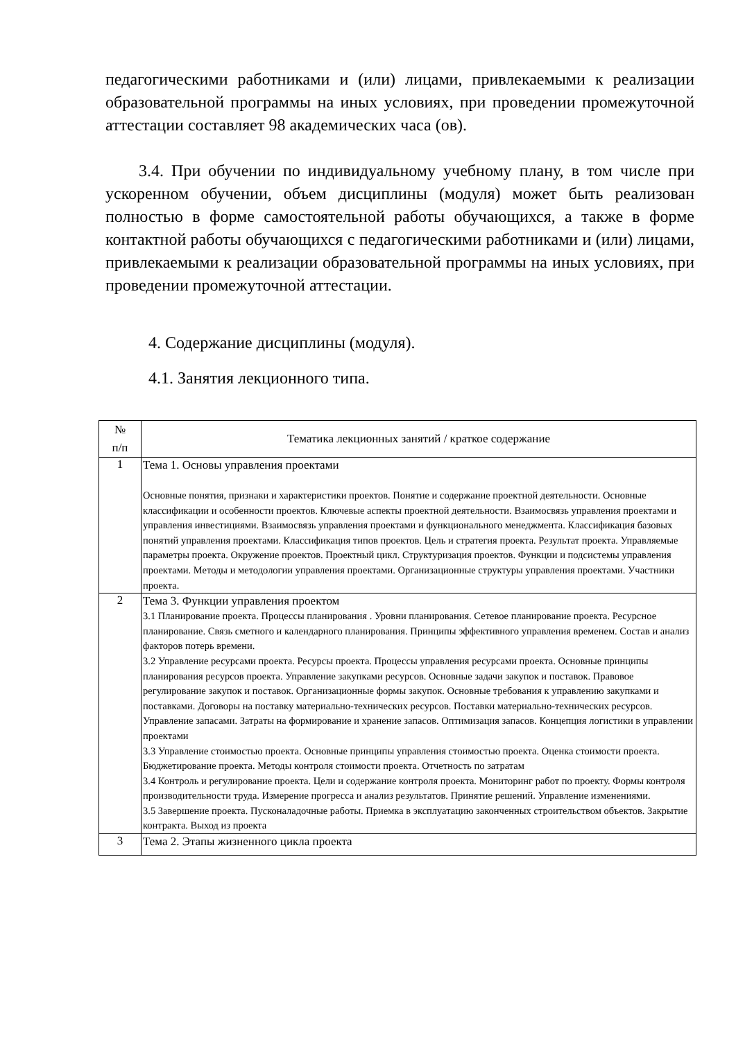педагогическими работниками и (или) лицами, привлекаемыми к реализации образовательной программы на иных условиях, при проведении промежуточной аттестации составляет 98 академических часа (ов).
3.4. При обучении по индивидуальному учебному плану, в том числе при ускоренном обучении, объем дисциплины (модуля) может быть реализован полностью в форме самостоятельной работы обучающихся, а также в форме контактной работы обучающихся с педагогическими работниками и (или) лицами, привлекаемыми к реализации образовательной программы на иных условиях, при проведении промежуточной аттестации.
4. Содержание дисциплины (модуля).
4.1. Занятия лекционного типа.
| № п/п | Тематика лекционных занятий / краткое содержание |
| --- | --- |
| 1 | Тема 1. Основы управления проектами Основные понятия, признаки и характеристики проектов. Понятие и содержание проектной деятельности. Основные классификации и особенности проектов. Ключевые аспекты проектной деятельности. Взаимосвязь управления проектами и управления инвестициями. Взаимосвязь управления проектами и функционального менеджмента. Классификация базовых понятий управления проектами. Классификация типов проектов. Цель и стратегия проекта. Результат проекта. Управляемые параметры проекта. Окружение проектов. Проектный цикл. Структуризация проектов. Функции и подсистемы управления проектами. Методы и методологии управления проектами. Организационные структуры управления проектами. Участники проекта. |
| 2 | Тема 3. Функции управления проектом 3.1 Планирование проекта. Процессы планирования . Уровни планирования. Сетевое планирование проекта. Ресурсное планирование. Связь сметного и календарного планирования. Принципы эффективного управления временем. Состав и анализ факторов потерь времени. 3.2 Управление ресурсами проекта. Ресурсы проекта. Процессы управления ресурсами проекта. Основные принципы планирования ресурсов проекта. Управление закупками ресурсов. Основные задачи закупок и поставок. Правовое регулирование закупок и поставок. Организационные формы закупок. Основные требования к управлению закупками и поставками. Договоры на поставку материально-технических ресурсов. Поставки материально-технических ресурсов. Управление запасами. Затраты на формирование и хранение запасов. Оптимизация запасов. Концепция логистики в управлении проектами 3.3 Управление стоимостью проекта. Основные принципы управления стоимостью проекта. Оценка стоимости проекта. Бюджетирование проекта. Методы контроля стоимости проекта. Отчетность по затратам 3.4 Контроль и регулирование проекта. Цели и содержание контроля проекта. Мониторинг работ по проекту. Формы контроля производительности труда. Измерение прогресса и анализ результатов. Принятие решений. Управление изменениями. 3.5 Завершение проекта. Пусконаладочные работы. Приемка в эксплуатацию законченных строительством объектов. Закрытие контракта. Выход из проекта |
| 3 | Тема 2. Этапы жизненного цикла проекта |